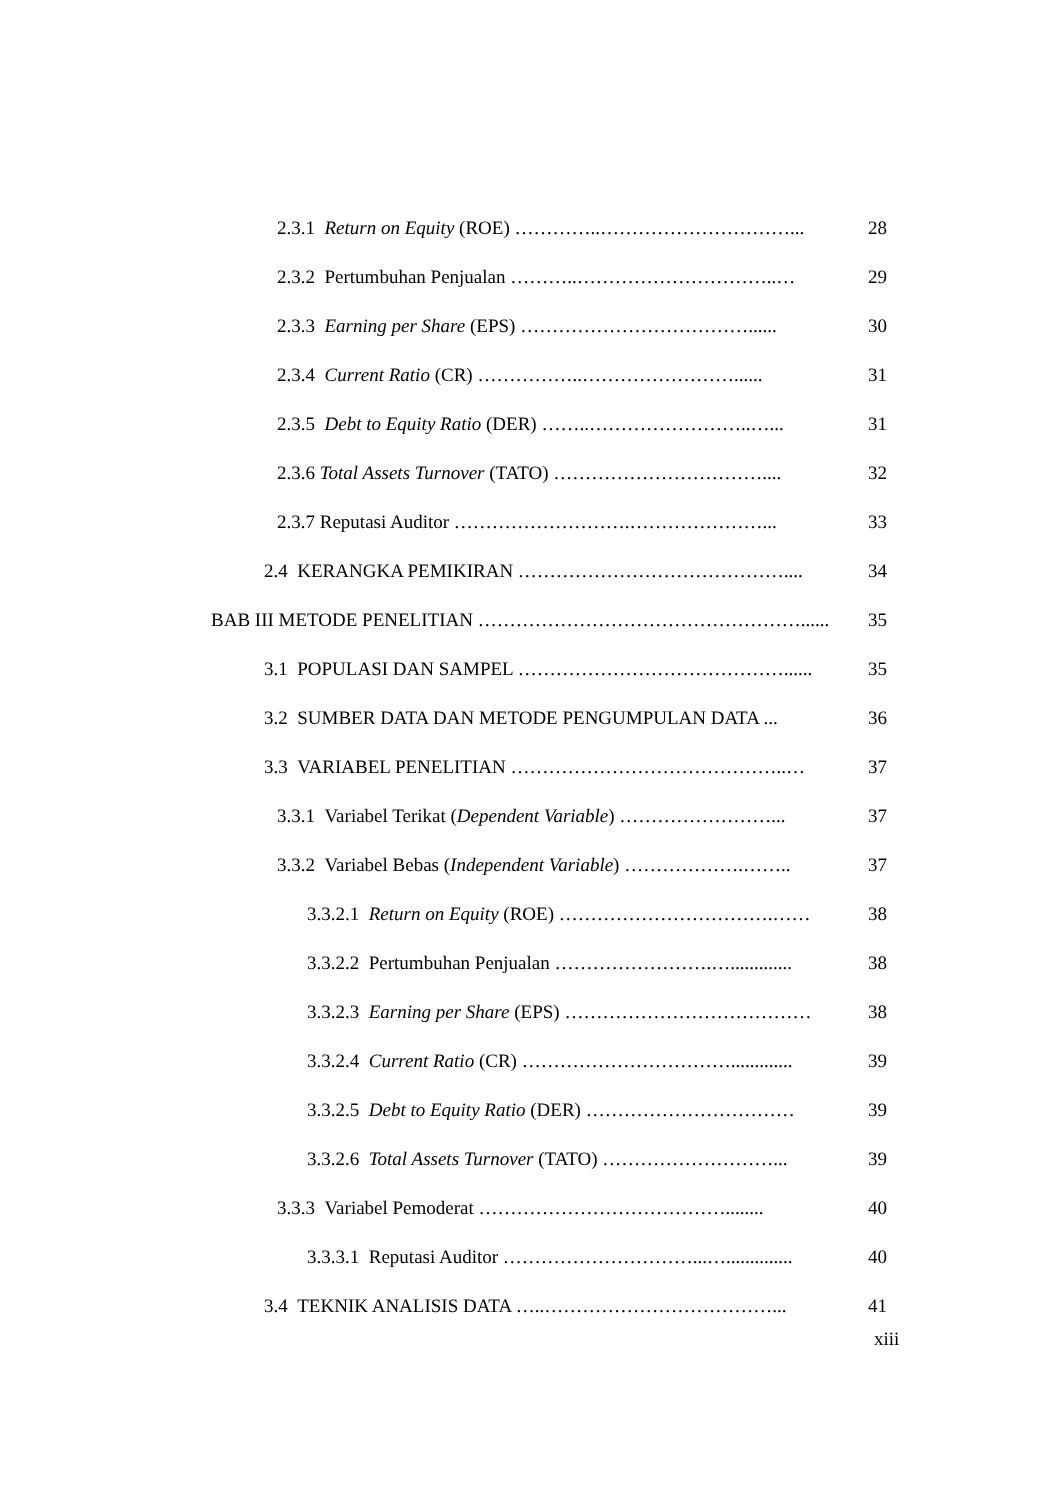2.3.1 Return on Equity (ROE) …………..…………………………... 28
2.3.2 Pertumbuhan Penjualan ………..…………………………..… 29
2.3.3 Earning per Share (EPS) ………………………………...... 30
2.3.4 Current Ratio (CR) ……………..……………………...... 31
2.3.5 Debt to Equity Ratio (DER) ……..……………………..…... 31
2.3.6 Total Assets Turnover (TATO) …………………………….... 32
2.3.7 Reputasi Auditor ……………………….…………………... 33
2.4 KERANGKA PEMIKIRAN …………………………………….... 34
BAB III METODE PENELITIAN ……………………………………………...... 35
3.1 POPULASI DAN SAMPEL ……………………………………...... 35
3.2 SUMBER DATA DAN METODE PENGUMPULAN DATA ... 36
3.3 VARIABEL PENELITIAN ……………………………………..… 37
3.3.1 Variabel Terikat (Dependent Variable) ……………………... 37
3.3.2 Variabel Bebas (Independent Variable) ……………….…….. 37
3.3.2.1 Return on Equity (ROE) …………………………….…… 38
3.3.2.2 Pertumbuhan Penjualan …………………….…............. 38
3.3.2.3 Earning per Share (EPS) ………………………………… 38
3.3.2.4 Current Ratio (CR) ……………………………............. 39
3.3.2.5 Debt to Equity Ratio (DER) …………………………… 39
3.3.2.6 Total Assets Turnover (TATO) ………………………... 39
3.3.3 Variabel Pemoderat …………………………………........ 40
3.3.3.1 Reputasi Auditor …………………………...….............. 40
3.4 TEKNIK ANALISIS DATA …..………………………………... 41
xiii